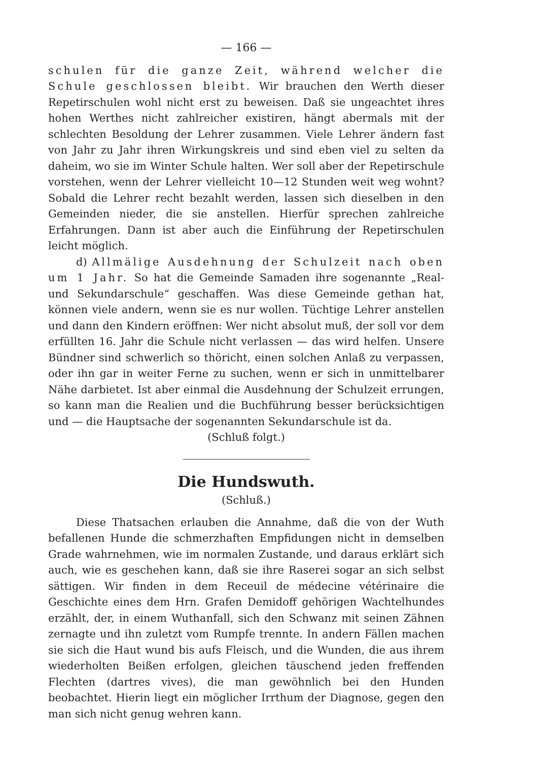— 166 —
schulen für die ganze Zeit, während welcher die Schule geschlossen bleibt. Wir brauchen den Werth dieser Repetirschulen wohl nicht erst zu beweisen. Daß sie ungeachtet ihres hohen Werthes nicht zahlreicher existiren, hängt abermals mit der schlechten Besoldung der Lehrer zusammen. Viele Lehrer ändern fast von Jahr zu Jahr ihren Wirkungskreis und sind eben viel zu selten da daheim, wo sie im Winter Schule halten. Wer soll aber der Repetirschule vorstehen, wenn der Lehrer vielleicht 10—12 Stunden weit weg wohnt? Sobald die Lehrer recht bezahlt werden, lassen sich dieselben in den Gemeinden nieder, die sie anstellen. Hierfür sprechen zahlreiche Erfahrungen. Dann ist aber auch die Einführung der Repetirschulen leicht möglich.
d) Allmälige Ausdehnung der Schulzeit nach oben um 1 Jahr. So hat die Gemeinde Samaden ihre sogenannte „Real- und Sekundarschule“ geschaffen. Was diese Gemeinde gethan hat, können viele andern, wenn sie es nur wollen. Tüchtige Lehrer anstellen und dann den Kindern eröffnen: Wer nicht absolut muß, der soll vor dem erfüllten 16. Jahr die Schule nicht verlassen — das wird helfen. Unsere Bündner sind schwerlich so thöricht, einen solchen Anlaß zu verpassen, oder ihn gar in weiter Ferne zu suchen, wenn er sich in unmittelbarer Nähe darbietet. Ist aber einmal die Ausdehnung der Schulzeit errungen, so kann man die Realien und die Buchführung besser berücksichtigen und — die Hauptsache der sogenannten Sekundarschule ist da.
(Schluß folgt.)
Die Hundswuth.
(Schluß.)
Diese Thatsachen erlauben die Annahme, daß die von der Wuth befallenen Hunde die schmerzhaften Empfidungen nicht in demselben Grade wahrnehmen, wie im normalen Zustande, und daraus erklärt sich auch, wie es geschehen kann, daß sie ihre Raserei sogar an sich selbst sättigen. Wir finden in dem Receuil de médecine vétérinaire die Geschichte eines dem Hrn. Grafen Demidoff gehörigen Wachtelhundes erzählt, der, in einem Wuthanfall, sich den Schwanz mit seinen Zähnen zernagte und ihn zuletzt vom Rumpfe trennte. In andern Fällen machen sie sich die Haut wund bis aufs Fleisch, und die Wunden, die aus ihrem wiederholten Beißen erfolgen, gleichen täuschend jeden freffenden Flechten (dartres vives), die man gewöhnlich bei den Hunden beobachtet. Hierin liegt ein möglicher Irrthum der Diagnose, gegen den man sich nicht genug wehren kann.